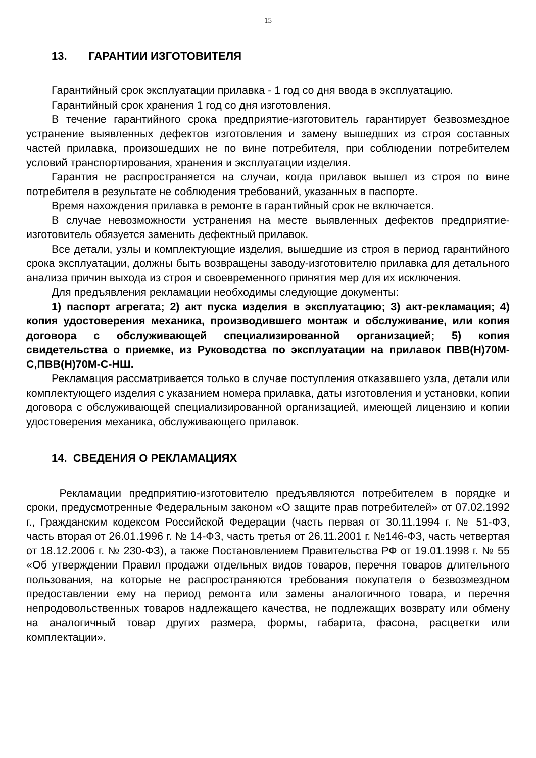15
13. ГАРАНТИИ ИЗГОТОВИТЕЛЯ
Гарантийный срок эксплуатации прилавка - 1 год со дня ввода в эксплуатацию.
Гарантийный срок хранения 1 год со дня изготовления.
В течение гарантийного срока предприятие-изготовитель гарантирует безвозмездное устранение выявленных дефектов изготовления и замену вышедших из строя составных частей прилавка, произошедших не по вине потребителя, при соблюдении потребителем условий транспортирования, хранения и эксплуатации изделия.
Гарантия не распространяется на случаи, когда прилавок вышел из строя по вине потребителя в результате не соблюдения требований, указанных в паспорте.
Время нахождения прилавка в ремонте в гарантийный срок не включается.
В случае невозможности устранения на месте выявленных дефектов предприятие-изготовитель обязуется заменить дефектный прилавок.
Все детали, узлы и комплектующие изделия, вышедшие из строя в период гарантийного срока эксплуатации, должны быть возвращены заводу-изготовителю прилавка для детального анализа причин выхода из строя и своевременного принятия мер для их исключения.
Для предъявления рекламации необходимы следующие документы:
1) паспорт агрегата; 2) акт пуска изделия в эксплуатацию; 3) акт-рекламация; 4) копия удостоверения механика, производившего монтаж и обслуживание, или копия договора с обслуживающей специализированной организацией; 5) копия свидетельства о приемке, из Руководства по эксплуатации на прилавок ПВВ(Н)70М-С,ПВВ(Н)70М-С-НШ.
Рекламация рассматривается только в случае поступления отказавшего узла, детали или комплектующего изделия с указанием номера прилавка, даты изготовления и установки, копии договора с обслуживающей специализированной организацией, имеющей лицензию и копии удостоверения механика, обслуживающего прилавок.
14. СВЕДЕНИЯ О РЕКЛАМАЦИЯХ
Рекламации предприятию-изготовителю предъявляются потребителем в порядке и сроки, предусмотренные Федеральным законом «О защите прав потребителей» от 07.02.1992 г., Гражданским кодексом Российской Федерации (часть первая от 30.11.1994 г. № 51-ФЗ, часть вторая от 26.01.1996 г. № 14-ФЗ, часть третья от 26.11.2001 г. №146-ФЗ, часть четвертая от 18.12.2006 г. № 230-ФЗ), а также Постановлением Правительства РФ от 19.01.1998 г. № 55 «Об утверждении Правил продажи отдельных видов товаров, перечня товаров длительного пользования, на которые не распространяются требования покупателя о безвозмездном предоставлении ему на период ремонта или замены аналогичного товара, и перечня непродовольственных товаров надлежащего качества, не подлежащих возврату или обмену на аналогичный товар других размера, формы, габарита, фасона, расцветки или комплектации».